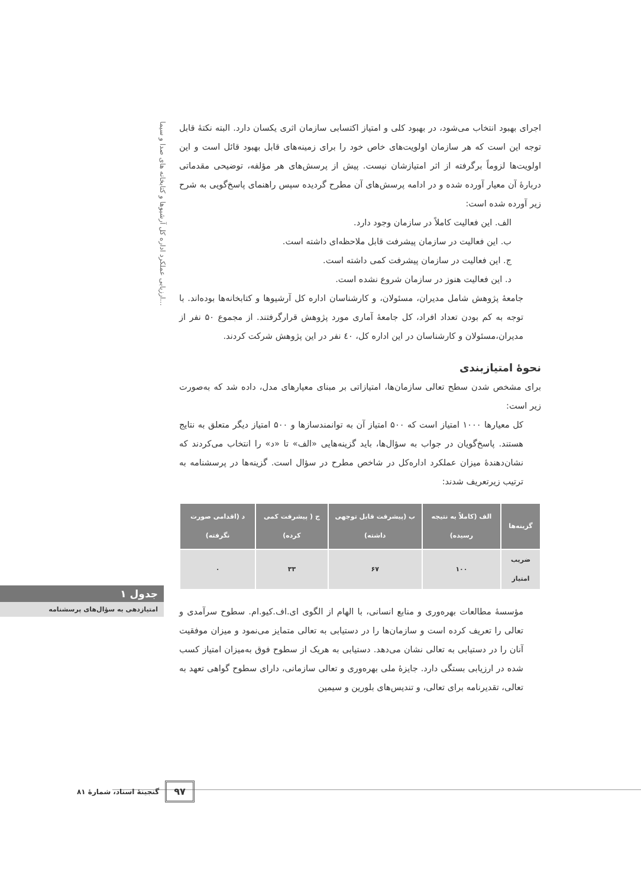ارزیابی عملکرد اداره کل آرشیوها و کتابخانه های صدا و سیما...
اجرای بهبود انتخاب می‌شود، در بهبود کلی و امتیاز اکتسابی سازمان اثری یکسان دارد. البته نکتهٔ قابل توجه این است که هر سازمان اولویت‌های خاص خود را برای زمینه‌های قابل بهبود قائل است و این اولویت‌ها لزوماً برگرفته از اثر امتیازشان نیست. پیش از پرسش‌های هر مؤلفه، توضیحی مقدماتی دربارهٔ آن معیار آورده شده و در ادامه پرسش‌های آن مطرح گردیده سپس راهنمای پاسخ‌گویی به شرح زیر آورده شده است:
الف. این فعالیت کاملاً در سازمان وجود دارد.
ب. این فعالیت در سازمان پیشرفت قابل ملاحظه‌ای داشته است.
ج. این فعالیت در سازمان پیشرفت کمی داشته است.
د. این فعالیت هنوز در سازمان شروع نشده است.
جامعهٔ پژوهش شامل مدیران، مسئولان، و کارشناسان اداره کل آرشیوها و کتابخانه‌ها بوده‌اند. با توجه به کم بودن تعداد افراد، کل جامعهٔ آماری مورد پژوهش قرارگرفتند. از مجموع ۵۰ نفر از مدیران،مسئولان و کارشناسان در این اداره کل، ٤٠ نفر در این پژوهش شرکت کردند.
نحوهٔ امتیازبندی
برای مشخص شدن سطح تعالی سازمان‌ها، امتیازاتی بر مبنای معیارهای مدل، داده شد که به‌صورت زیر است:
کل معیارها ۱۰۰۰ امتیاز است که ۵۰۰ امتیاز آن به توانمندسازها و ۵۰۰ امتیاز دیگر متعلق به نتایج هستند. پاسخ‌گویان در جواب به سؤال‌ها، باید گزینه‌هایی «الف» تا «د» را انتخاب می‌کردند که نشان‌دهندهٔ میزان عملکرد اداره‌کل در شاخص مطرح در سؤال است. گزینه‌ها در پرسشنامه به ترتیب زیرتعریف شدند:
| گزینه‌ها | الف (کاملاً به نتیجه رسیده) | ب (پیشرفت قابل توجهی داشته) | ج ( پیشرفت کمی کرده) | د (اقدامی صورت نگرفته) |
| --- | --- | --- | --- | --- |
| ضریب امتیاز | ۱۰۰ | ۶۷ | ۳۳ | ۰ |
مؤسسهٔ مطالعات بهره‌وری و منابع انسانی، با الهام از الگوی ای.اف.کیو.ام. سطوح سرآمدی و تعالی را تعریف کرده است و سازمان‌ها را در دستیابی به تعالی متمایز می‌نمود و میزان موفقیت آنان را در دستیابی به تعالی نشان می‌دهد. دستیابی به هریک از سطوح فوق به‌میزان امتیاز کسب شده در ارزیابی بستگی دارد. جایزهٔ ملی بهره‌وری و تعالی سازمانی، دارای سطوح گواهی تعهد به تعالی، تقدیرنامه برای تعالی، و تندیس‌های بلورین و سیمین
جدول ۱
امتیازدهی به سؤال‌های پرسشنامه
۹۷ گنجینهٔ اسناد، شمارهٔ ۸۱